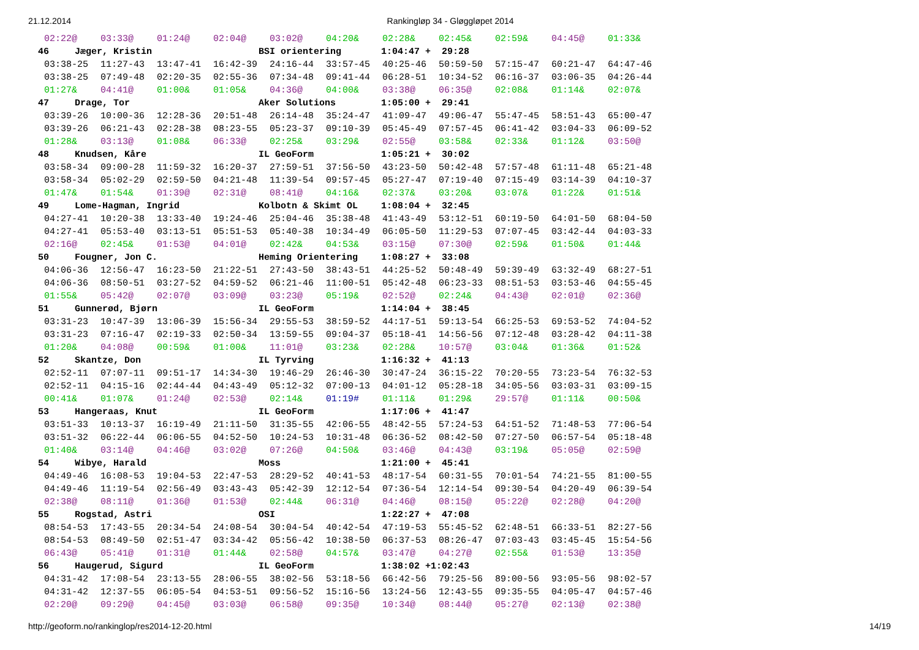21.12.2014 Rankingløp 34 - Gløggløpet 2014
| 02:22@ | 03:33@ | 01:24@ | 02:04@ | 03:02@ | 04:20& | 02:28& | 02:45& | 02:59& | 04:45@ | 01:33& |
| 46 Jæger, Kristin BSI orientering 1:04:47 + 29:28 | | | | | | | | | | |
| 03:38-25 | 11:27-43 | 13:47-41 | 16:42-39 | 24:16-44 | 33:57-45 | 40:25-46 | 50:59-50 | 57:15-47 | 60:21-47 | 64:47-46 |
| 03:38-25 | 07:49-48 | 02:20-35 | 02:55-36 | 07:34-48 | 09:41-44 | 06:28-51 | 10:34-52 | 06:16-37 | 03:06-35 | 04:26-44 |
| 01:27& | 04:41@ | 01:00& | 01:05& | 04:36@ | 04:00& | 03:38@ | 06:35@ | 02:08& | 01:14& | 02:07& |
| 47 Drage, Tor Aker Solutions 1:05:00 + 29:41 | | | | | | | | | | |
| 03:39-26 | 10:00-36 | 12:28-36 | 20:51-48 | 26:14-48 | 35:24-47 | 41:09-47 | 49:06-47 | 55:47-45 | 58:51-43 | 65:00-47 |
| 03:39-26 | 06:21-43 | 02:28-38 | 08:23-55 | 05:23-37 | 09:10-39 | 05:45-49 | 07:57-45 | 06:41-42 | 03:04-33 | 06:09-52 |
| 01:28& | 03:13@ | 01:08& | 06:33@ | 02:25& | 03:29& | 02:55@ | 03:58& | 02:33& | 01:12& | 03:50@ |
| 48 Knudsen, Kåre IL GeoForm 1:05:21 + 30:02 | | | | | | | | | | |
| 03:58-34 | 09:00-28 | 11:59-32 | 16:20-37 | 27:59-51 | 37:56-50 | 43:23-50 | 50:42-48 | 57:57-48 | 61:11-48 | 65:21-48 |
| 03:58-34 | 05:02-29 | 02:59-50 | 04:21-48 | 11:39-54 | 09:57-45 | 05:27-47 | 07:19-40 | 07:15-49 | 03:14-39 | 04:10-37 |
| 01:47& | 01:54& | 01:39@ | 02:31@ | 08:41@ | 04:16& | 02:37& | 03:20& | 03:07& | 01:22& | 01:51& |
| 49 Lome-Hagman, Ingrid Kolbotn & Skimt OL 1:08:04 + 32:45 | | | | | | | | | | |
| 04:27-41 | 10:20-38 | 13:33-40 | 19:24-46 | 25:04-46 | 35:38-48 | 41:43-49 | 53:12-51 | 60:19-50 | 64:01-50 | 68:04-50 |
| 04:27-41 | 05:53-40 | 03:13-51 | 05:51-53 | 05:40-38 | 10:34-49 | 06:05-50 | 11:29-53 | 07:07-45 | 03:42-44 | 04:03-33 |
| 02:16@ | 02:45& | 01:53@ | 04:01@ | 02:42& | 04:53& | 03:15@ | 07:30@ | 02:59& | 01:50& | 01:44& |
| 50 Fougner, Jon C. Heming Orientering 1:08:27 + 33:08 | | | | | | | | | | |
| 04:06-36 | 12:56-47 | 16:23-50 | 21:22-51 | 27:43-50 | 38:43-51 | 44:25-52 | 50:48-49 | 59:39-49 | 63:32-49 | 68:27-51 |
| 04:06-36 | 08:50-51 | 03:27-52 | 04:59-52 | 06:21-46 | 11:00-51 | 05:42-48 | 06:23-33 | 08:51-53 | 03:53-46 | 04:55-45 |
| 01:55& | 05:42@ | 02:07@ | 03:09@ | 03:23@ | 05:19& | 02:52@ | 02:24& | 04:43@ | 02:01@ | 02:36@ |
| 51 Gunnerød, Bjørn IL GeoForm 1:14:04 + 38:45 | | | | | | | | | | |
| 03:31-23 | 10:47-39 | 13:06-39 | 15:56-34 | 29:55-53 | 38:59-52 | 44:17-51 | 59:13-54 | 66:25-53 | 69:53-52 | 74:04-52 |
| 03:31-23 | 07:16-47 | 02:19-33 | 02:50-34 | 13:59-55 | 09:04-37 | 05:18-41 | 14:56-56 | 07:12-48 | 03:28-42 | 04:11-38 |
| 01:20& | 04:08@ | 00:59& | 01:00& | 11:01@ | 03:23& | 02:28& | 10:57@ | 03:04& | 01:36& | 01:52& |
| 52 Skantze, Don IL Tyrving 1:16:32 + 41:13 | | | | | | | | | | |
| 02:52-11 | 07:07-11 | 09:51-17 | 14:34-30 | 19:46-29 | 26:46-30 | 30:47-24 | 36:15-22 | 70:20-55 | 73:23-54 | 76:32-53 |
| 02:52-11 | 04:15-16 | 02:44-44 | 04:43-49 | 05:12-32 | 07:00-13 | 04:01-12 | 05:28-18 | 34:05-56 | 03:03-31 | 03:09-15 |
| 00:41& | 01:07& | 01:24@ | 02:53@ | 02:14& | 01:19# | 01:11& | 01:29& | 29:57@ | 01:11& | 00:50& |
| 53 Hangeraas, Knut IL GeoForm 1:17:06 + 41:47 | | | | | | | | | | |
| 03:51-33 | 10:13-37 | 16:19-49 | 21:11-50 | 31:35-55 | 42:06-55 | 48:42-55 | 57:24-53 | 64:51-52 | 71:48-53 | 77:06-54 |
| 03:51-32 | 06:22-44 | 06:06-55 | 04:52-50 | 10:24-53 | 10:31-48 | 06:36-52 | 08:42-50 | 07:27-50 | 06:57-54 | 05:18-48 |
| 01:40& | 03:14@ | 04:46@ | 03:02@ | 07:26@ | 04:50& | 03:46@ | 04:43@ | 03:19& | 05:05@ | 02:59@ |
| 54 Wibye, Harald Moss 1:21:00 + 45:41 | | | | | | | | | | |
| 04:49-46 | 16:08-53 | 19:04-53 | 22:47-53 | 28:29-52 | 40:41-53 | 48:17-54 | 60:31-55 | 70:01-54 | 74:21-55 | 81:00-55 |
| 04:49-46 | 11:19-54 | 02:56-49 | 03:43-43 | 05:42-39 | 12:12-54 | 07:36-54 | 12:14-54 | 09:30-54 | 04:20-49 | 06:39-54 |
| 02:38@ | 08:11@ | 01:36@ | 01:53@ | 02:44& | 06:31@ | 04:46@ | 08:15@ | 05:22@ | 02:28@ | 04:20@ |
| 55 Rogstad, Astri OSI 1:22:27 + 47:08 | | | | | | | | | | |
| 08:54-53 | 17:43-55 | 20:34-54 | 24:08-54 | 30:04-54 | 40:42-54 | 47:19-53 | 55:45-52 | 62:48-51 | 66:33-51 | 82:27-56 |
| 08:54-53 | 08:49-50 | 02:51-47 | 03:34-42 | 05:56-42 | 10:38-50 | 06:37-53 | 08:26-47 | 07:03-43 | 03:45-45 | 15:54-56 |
| 06:43@ | 05:41@ | 01:31@ | 01:44& | 02:58@ | 04:57& | 03:47@ | 04:27@ | 02:55& | 01:53@ | 13:35@ |
| 56 Haugerud, Sigurd IL GeoForm 1:38:02 +1:02:43 | | | | | | | | | | |
| 04:31-42 | 17:08-54 | 23:13-55 | 28:06-55 | 38:02-56 | 53:18-56 | 66:42-56 | 79:25-56 | 89:00-56 | 93:05-56 | 98:02-57 |
| 04:31-42 | 12:37-55 | 06:05-54 | 04:53-51 | 09:56-52 | 15:16-56 | 13:24-56 | 12:43-55 | 09:35-55 | 04:05-47 | 04:57-46 |
| 02:20@ | 09:29@ | 04:45@ | 03:03@ | 06:58@ | 09:35@ | 10:34@ | 08:44@ | 05:27@ | 02:13@ | 02:38@ |
http://geoform.no/rankinglop/res2014-12-20.html 14/19